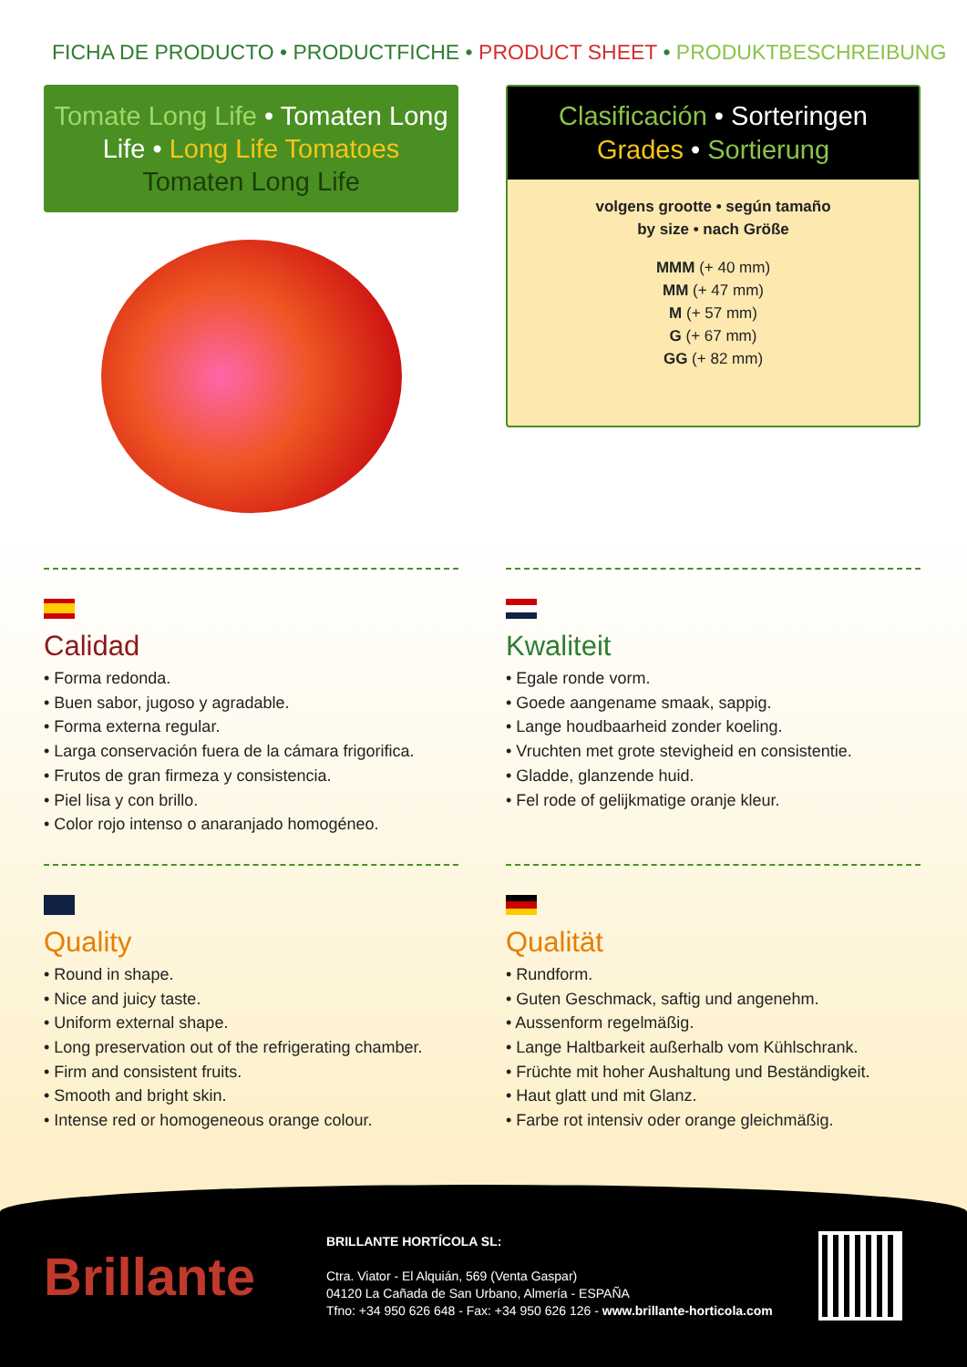FICHA DE PRODUCTO • PRODUCTFICHE • PRODUCT SHEET • PRODUKTBESCHREIBUNG
Tomate Long Life • Tomaten Long Life • Long Life Tomatoes
Tomaten Long Life
Clasificación • Sorteringen
Grades • Sortierung
volgens grootte • según tamaño
by size • nach Größe
MMM (+ 40 mm)
MM (+ 47 mm)
M (+ 57 mm)
G (+ 67 mm)
GG (+ 82 mm)
Calidad
• Forma redonda.
• Buen sabor, jugoso y agradable.
• Forma externa regular.
• Larga conservación fuera de la cámara frigorifica.
• Frutos de gran firmeza y consistencia.
• Piel lisa y con brillo.
• Color rojo intenso o anaranjado homogéneo.
Kwaliteit
• Egale ronde vorm.
• Goede aangename smaak, sappig.
• Lange houdbaarheid zonder koeling.
• Vruchten met grote stevigheid en consistentie.
• Gladde, glanzende huid.
• Fel rode of gelijkmatige oranje kleur.
Quality
• Round in shape.
• Nice and juicy taste.
• Uniform external shape.
• Long preservation out of the refrigerating chamber.
• Firm and consistent fruits.
• Smooth and bright skin.
• Intense red or homogeneous orange colour.
Qualität
• Rundform.
• Guten Geschmack, saftig und angenehm.
• Aussenform regelmäßig.
• Lange Haltbarkeit außerhalb vom Kühlschrank.
• Früchte mit hoher Aushaltung und Beständigkeit.
• Haut glatt und mit Glanz.
• Farbe rot intensiv oder orange gleichmäßig.
Brillante
BRILLANTE HORTÍCOLA SL:
Ctra. Viator - El Alquián, 569 (Venta Gaspar)
04120 La Cañada de San Urbano, Almería - ESPAÑA
Tfno: +34 950 626 648 - Fax: +34 950 626 126 - www.brillante-horticola.com